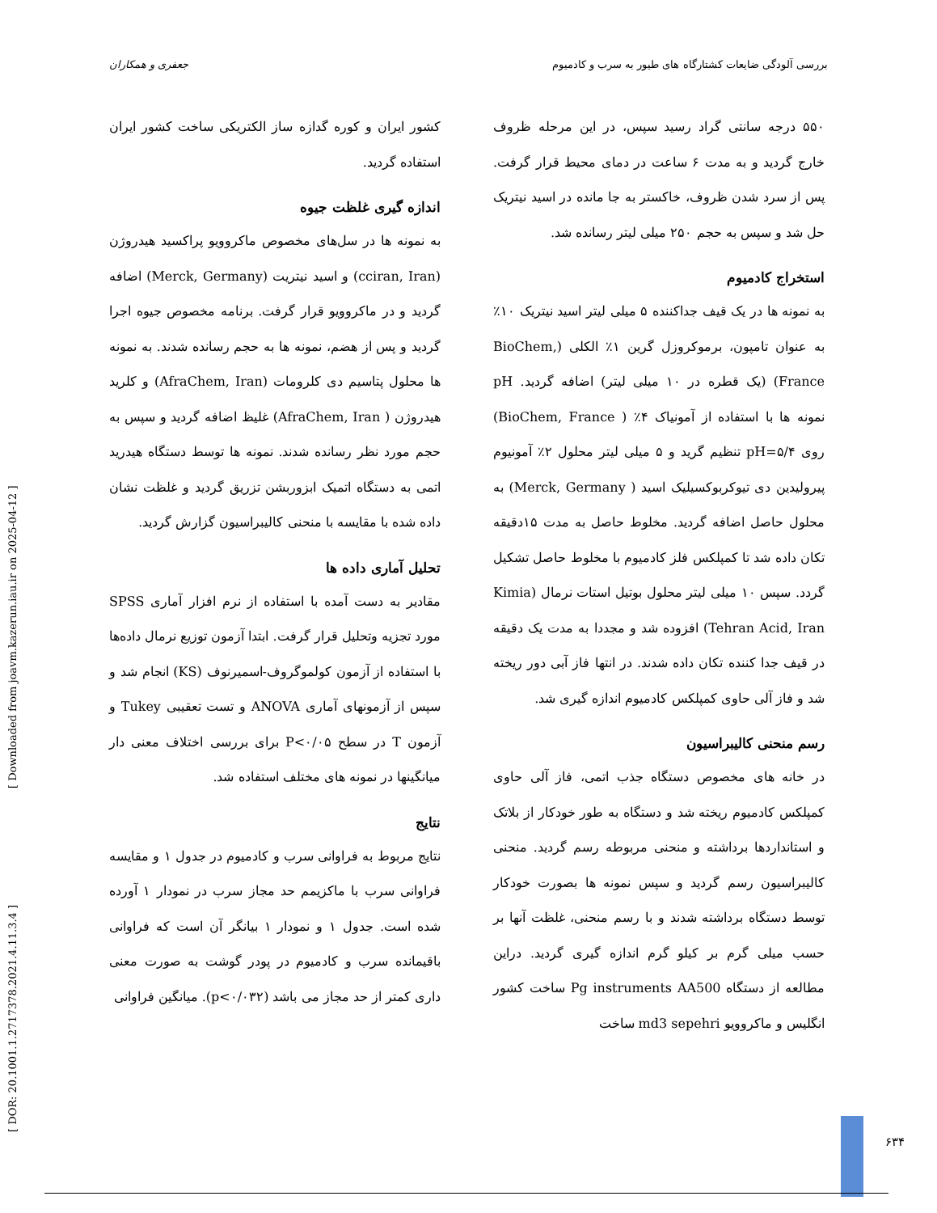بررسی آلودگی ضایعات کشتارگاه های طیور به سرب و کادمیوم جعفری و همکاران
۵۵۰ درجه سانتی گراد رسید سپس، در این مرحله ظروف خارج گردید و به مدت ۶ ساعت در دمای محیط قرار گرفت. پس از سرد شدن ظروف، خاکستر به جا مانده در اسید نیتریک حل شد و سپس به حجم ۲۵۰ میلی لیتر رسانده شد.
استخراج کادمیوم
به نمونه ها در یک قیف جداکننده ۵ میلی لیتر اسید نیتریک ۱۰٪ به عنوان تامپون، برموکروزل گرین ۱٪ الکلی (BioChem, France) (یک قطره در ۱۰ میلی لیتر) اضافه گردید. pH نمونه ها با استفاده از آمونیاک ۴٪ ( BioChem, France) روی pH=۵/۴ تنظیم گرید و ۵ میلی لیتر محلول ۲٪ آمونیوم پیرولیدین دی تیوکربوکسیلیک اسید ( Merck, Germany) به محلول حاصل اضافه گردید. مخلوط حاصل به مدت ۱۵دقیقه تکان داده شد تا کمپلکس فلز کادمیوم با مخلوط حاصل تشکیل گردد. سپس ۱۰ میلی لیتر محلول بوتیل استات نرمال (Kimia Tehran Acid, Iran) افزوده شد و مجددا به مدت یک دقیقه در قیف جدا کننده تکان داده شدند. در انتها فاز آبی دور ریخته شد و فاز آلی حاوی کمپلکس کادمیوم اندازه گیری شد.
رسم منحنی کالیبراسیون
در خانه های مخصوص دستگاه جذب اتمی، فاز آلی حاوی کمپلکس کادمیوم ریخته شد و دستگاه به طور خودکار از بلاتک و استانداردها برداشته و منحنی مربوطه رسم گردید. منحنی کالیبراسیون رسم گردید و سپس نمونه ها بصورت خودکار توسط دستگاه برداشته شدند و با رسم منحنی، غلظت آنها بر حسب میلی گرم بر کیلو گرم اندازه گیری گردید. دراین مطالعه از دستگاه Pg instruments AA500 ساخت کشور انگلیس و ماکروویو md3 sepehri ساخت
کشور ایران و کوره گدازه ساز الکتریکی ساخت کشور ایران استفاده گردید.
اندازه گیری غلظت جیوه
به نمونه ها در سل‌های مخصوص ماکروویو پراکسید هیدروژن (cciran, Iran) و اسید نیتریت (Merck, Germany) اضافه گردید و در ماکروویو قرار گرفت. برنامه مخصوص جیوه اجرا گردید و پس از هضم، نمونه ها به حجم رسانده شدند. به نمونه ها محلول پتاسیم دی کلرومات (AfraChem, Iran) و کلرید هیدروژن ( AfraChem, Iran) غلیظ اضافه گردید و سپس به حجم مورد نظر رسانده شدند. نمونه ها توسط دستگاه هیدرید اتمی به دستگاه اتمیک ابزوربشن تزریق گردید و غلظت نشان داده شده با مقایسه با منحنی کالیبراسیون گزارش گردید.
تحلیل آماری داده ها
مقادیر به دست آمده با استفاده از نرم افزار آماری SPSS مورد تجزیه وتحلیل قرار گرفت. ابتدا آزمون توزیع نرمال داده‌ها با استفاده از آزمون کولموگروف-اسمیرنوف (KS) انجام شد و سپس از آزمونهای آماری ANOVA و تست تعقیبی Tukey و آزمون T در سطح P<۰/۰۵ برای بررسی اختلاف معنی دار میانگینها در نمونه های مختلف استفاده شد.
نتایج
نتایج مربوط به فراوانی سرب و کادمیوم در جدول ۱ و مقایسه فراوانی سرب با ماکزیمم حد مجاز سرب در نمودار ۱ آورده شده است. جدول ۱ و نمودار ۱ بیانگر آن است که فراوانی باقیمانده سرب و کادمیوم در پودر گوشت به صورت معنی داری کمتر از حد مجاز می باشد (p<۰/۰۳۲). میانگین فراوانی
[ DOR: 20.1001.1.2717378.2021.4.11.3.4 ] [ Downloaded from joavm.kazerun.iau.ir on 2025-04-12 ]
۶۳۴